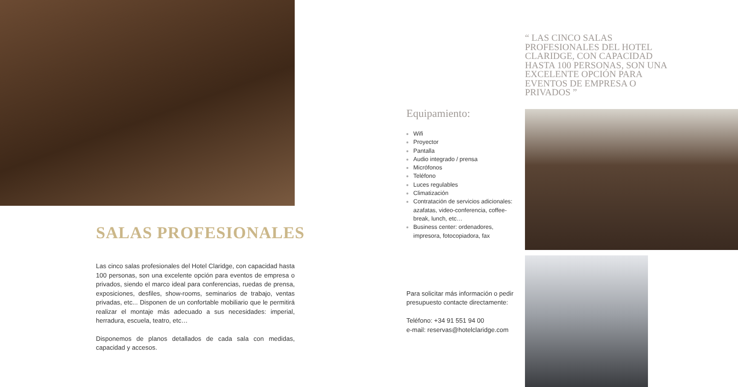SALAS PROFESIONALES
Las cinco salas profesionales del Hotel Claridge, con capacidad hasta 100 personas, son una excelente opción para eventos de empresa o privados, siendo el marco ideal para conferencias, ruedas de prensa, exposiciones, desfiles, show-rooms, seminarios de trabajo, ventas privadas, etc... Disponen de un confortable mobiliario que le permitirá realizar el montaje más adecuado a sus necesidades: imperial, herradura, escuela, teatro, etc…
Disponemos de planos detallados de cada sala con medidas, capacidad y accesos.
Equipamiento:
Wifi
Proyector
Pantalla
Audio integrado / prensa
Micrófonos
Teléfono
Luces regulables
Climatización
Contratación de servicios adicionales: azafatas, video-conferencia, coffee-break, lunch, etc…
Business center: ordenadores, impresora, fotocopiadora, fax
Para solicitar más información o pedir presupuesto contacte directamente:
Teléfono: +34 91 551 94 00
e-mail: reservas@hotelclaridge.com
“ LAS CINCO SALAS PROFESIONALES DEL HOTEL CLARIDGE, CON CAPACIDAD HASTA 100 PERSONAS, SON UNA EXCELENTE OPCIÓN PARA EVENTOS DE EMPRESA O PRIVADOS ”